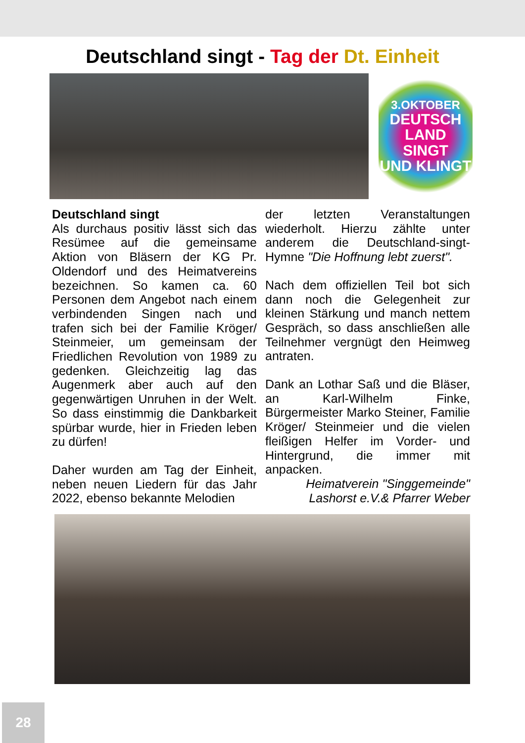Deutschland singt - Tag der Dt. Einheit
3.OKTOBER
DEUTSCH
LAND
SINGT
UND KLINGT
Deutschland singt
Als durchaus positiv lässt sich das Resümee auf die gemeinsame Aktion von Bläsern der KG Pr. Oldendorf und des Heimatvereins bezeichnen. So kamen ca. 60 Personen dem Angebot nach einem verbindenden Singen nach und trafen sich bei der Familie Kröger/ Steinmeier, um gemeinsam der Friedlichen Revolution von 1989 zu gedenken. Gleichzeitig lag das Augenmerk aber auch auf den gegenwärtigen Unruhen in der Welt. So dass einstimmig die Dankbarkeit spürbar wurde, hier in Frieden leben zu dürfen!
Daher wurden am Tag der Einheit, neben neuen Liedern für das Jahr 2022, ebenso bekannte Melodien
der letzten Veranstaltungen wiederholt. Hierzu zählte unter anderem die Deutschland-singt-Hymne "Die Hoffnung lebt zuerst".
Nach dem offiziellen Teil bot sich dann noch die Gelegenheit zur kleinen Stärkung und manch nettem Gespräch, so dass anschließen alle Teilnehmer vergnügt den Heimweg antraten.
Dank an Lothar Saß und die Bläser, an Karl-Wilhelm Finke, Bürgermeister Marko Steiner, Familie Kröger/ Steinmeier und die vielen fleißigen Helfer im Vorder- und Hintergrund, die immer mit anpacken.
Heimatverein "Singgemeinde"
Lashorst e.V.& Pfarrer Weber
28